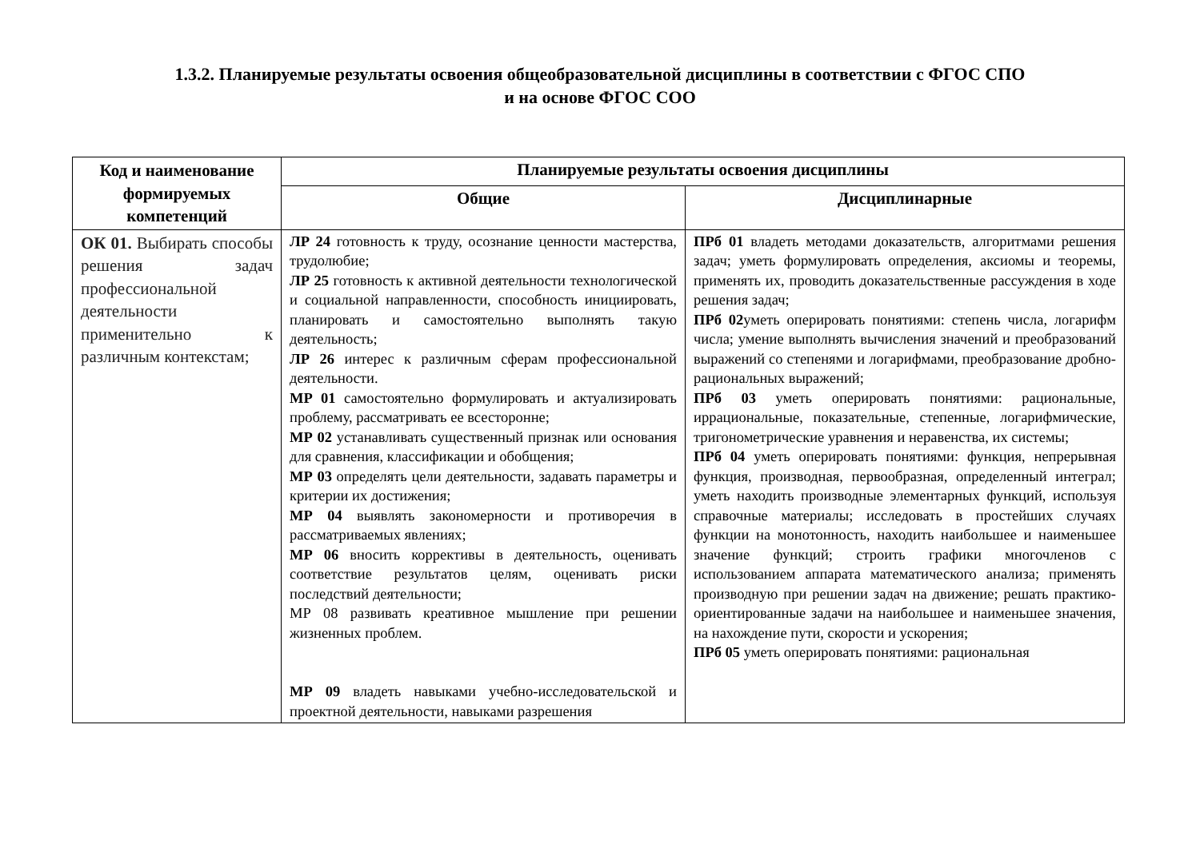1.3.2. Планируемые результаты освоения общеобразовательной дисциплины в соответствии с ФГОС СПО
и на основе ФГОС СОО
| Код и наименование формируемых компетенций | Планируемые результаты освоения дисциплины | |
| --- | --- | --- |
| | Общие | Дисциплинарные |
| ОК 01. Выбирать способы решения задач профессиональной деятельности применительно к различным контекстам; | ЛР 24 готовность к труду, осознание ценности мастерства, трудолюбие; ЛР 25 готовность к активной деятельности технологической и социальной направленности, способность инициировать, планировать и самостоятельно выполнять такую деятельность; ЛР 26 интерес к различным сферам профессиональной деятельности. МР 01 самостоятельно формулировать и актуализировать проблему, рассматривать ее всесторонне; МР 02 устанавливать существенный признак или основания для сравнения, классификации и обобщения; МР 03 определять цели деятельности, задавать параметры и критерии их достижения; МР 04 выявлять закономерности и противоречия в рассматриваемых явлениях; МР 06 вносить коррективы в деятельность, оценивать соответствие результатов целям, оценивать риски последствий деятельности; МР 08 развивать креативное мышление при решении жизненных проблем. МР 09 владеть навыками учебно-исследовательской и проектной деятельности, навыками разрешения | ПРб 01 владеть методами доказательств, алгоритмами решения задач; уметь формулировать определения, аксиомы и теоремы, применять их, проводить доказательственные рассуждения в ходе решения задач; ПРб 02 уметь оперировать понятиями: степень числа, логарифм числа; умение выполнять вычисления значений и преобразований выражений со степенями и логарифмами, преобразование дробно-рациональных выражений; ПРб 03 уметь оперировать понятиями: рациональные, иррациональные, показательные, степенные, логарифмические, тригонометрические уравнения и неравенства, их системы; ПРб 04 уметь оперировать понятиями: функция, непрерывная функция, производная, первообразная, определенный интеграл; уметь находить производные элементарных функций, используя справочные материалы; исследовать в простейших случаях функции на монотонность, находить наибольшее и наименьшее значение функций; строить графики многочленов с использованием аппарата математического анализа; применять производную при решении задач на движение; решать практико-ориентированные задачи на наибольшее и наименьшее значения, на нахождение пути, скорости и ускорения; ПРб 05 уметь оперировать понятиями: рациональная |